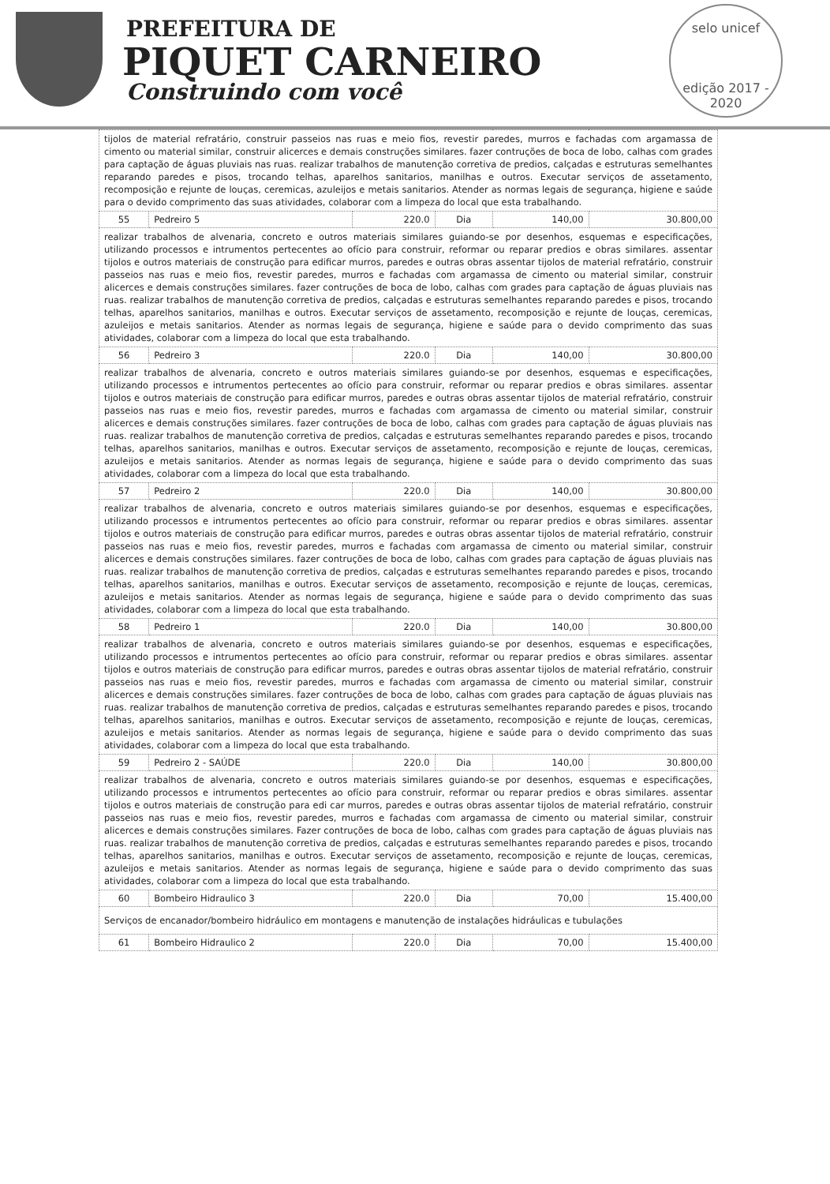PREFEITURA DE
PIQUET CARNEIRO
Construindo com você
selo unicef
edição 2017 - 2020
| tijolos de material refratário, construir passeios nas ruas e meio fios, revestir paredes, murros e fachadas com argamassa de cimento ou material similar, construir alicerces e demais construções similares. fazer contruções de boca de lobo, calhas com grades para captação de águas pluviais nas ruas. realizar trabalhos de manutenção corretiva de predios, calçadas e estruturas semelhantes reparando paredes e pisos, trocando telhas, aparelhos sanitarios, manilhas e outros. Executar serviços de assetamento, recomposição e rejunte de louças, ceremicas, azuleijos e metais sanitarios. Atender as normas legais de segurança, higiene e saúde para o devido comprimento das suas atividades, colaborar com a limpeza do local que esta trabalhando. | | | | | |
| 55 | Pedreiro 5 | 220.0 | Dia | 140,00 | 30.800,00 |
| realizar trabalhos de alvenaria, concreto e outros materiais similares guiando-se por desenhos, esquemas e especificações, utilizando processos e intrumentos pertecentes ao ofício para construir, reformar ou reparar predios e obras similares. assentar tijolos e outros materiais de construção para edificar murros, paredes e outras obras assentar tijolos de material refratário, construir passeios nas ruas e meio fios, revestir paredes, murros e fachadas com argamassa de cimento ou material similar, construir alicerces e demais construções similares. fazer contruções de boca de lobo, calhas com grades para captação de águas pluviais nas ruas. realizar trabalhos de manutenção corretiva de predios, calçadas e estruturas semelhantes reparando paredes e pisos, trocando telhas, aparelhos sanitarios, manilhas e outros. Executar serviços de assetamento, recomposição e rejunte de louças, ceremicas, azuleijos e metais sanitarios. Atender as normas legais de segurança, higiene e saúde para o devido comprimento das suas atividades, colaborar com a limpeza do local que esta trabalhando. | | | | | |
| 56 | Pedreiro 3 | 220.0 | Dia | 140,00 | 30.800,00 |
| realizar trabalhos de alvenaria, concreto e outros materiais similares guiando-se por desenhos, esquemas e especificações, utilizando processos e intrumentos pertecentes ao ofício para construir, reformar ou reparar predios e obras similares. assentar tijolos e outros materiais de construção para edificar murros, paredes e outras obras assentar tijolos de material refratário, construir passeios nas ruas e meio fios, revestir paredes, murros e fachadas com argamassa de cimento ou material similar, construir alicerces e demais construções similares. fazer contruções de boca de lobo, calhas com grades para captação de águas pluviais nas ruas. realizar trabalhos de manutenção corretiva de predios, calçadas e estruturas semelhantes reparando paredes e pisos, trocando telhas, aparelhos sanitarios, manilhas e outros. Executar serviços de assetamento, recomposição e rejunte de louças, ceremicas, azuleijos e metais sanitarios. Atender as normas legais de segurança, higiene e saúde para o devido comprimento das suas atividades, colaborar com a limpeza do local que esta trabalhando. | | | | | |
| 57 | Pedreiro 2 | 220.0 | Dia | 140,00 | 30.800,00 |
| realizar trabalhos de alvenaria, concreto e outros materiais similares guiando-se por desenhos, esquemas e especificações, utilizando processos e intrumentos pertecentes ao ofício para construir, reformar ou reparar predios e obras similares. assentar tijolos e outros materiais de construção para edificar murros, paredes e outras obras assentar tijolos de material refratário, construir passeios nas ruas e meio fios, revestir paredes, murros e fachadas com argamassa de cimento ou material similar, construir alicerces e demais construções similares. fazer contruções de boca de lobo, calhas com grades para captação de águas pluviais nas ruas. realizar trabalhos de manutenção corretiva de predios, calçadas e estruturas semelhantes reparando paredes e pisos, trocando telhas, aparelhos sanitarios, manilhas e outros. Executar serviços de assetamento, recomposição e rejunte de louças, ceremicas, azuleijos e metais sanitarios. Atender as normas legais de segurança, higiene e saúde para o devido comprimento das suas atividades, colaborar com a limpeza do local que esta trabalhando. | | | | | |
| 58 | Pedreiro 1 | 220.0 | Dia | 140,00 | 30.800,00 |
| realizar trabalhos de alvenaria, concreto e outros materiais similares guiando-se por desenhos, esquemas e especificações, utilizando processos e intrumentos pertecentes ao ofício para construir, reformar ou reparar predios e obras similares. assentar tijolos e outros materiais de construção para edificar murros, paredes e outras obras assentar tijolos de material refratário, construir passeios nas ruas e meio fios, revestir paredes, murros e fachadas com argamassa de cimento ou material similar, construir alicerces e demais construções similares. fazer contruções de boca de lobo, calhas com grades para captação de águas pluviais nas ruas. realizar trabalhos de manutenção corretiva de predios, calçadas e estruturas semelhantes reparando paredes e pisos, trocando telhas, aparelhos sanitarios, manilhas e outros. Executar serviços de assetamento, recomposição e rejunte de louças, ceremicas, azuleijos e metais sanitarios. Atender as normas legais de segurança, higiene e saúde para o devido comprimento das suas atividades, colaborar com a limpeza do local que esta trabalhando. | | | | | |
| 59 | Pedreiro 2 - SAÚDE | 220.0 | Dia | 140,00 | 30.800,00 |
| realizar trabalhos de alvenaria, concreto e outros materiais similares guiando-se por desenhos, esquemas e especificações, utilizando processos e intrumentos pertecentes ao ofício para construir, reformar ou reparar predios e obras similares. assentar tijolos e outros materiais de construção para edi car murros, paredes e outras obras assentar tijolos de material refratário, construir passeios nas ruas e meio fios, revestir paredes, murros e fachadas com argamassa de cimento ou material similar, construir alicerces e demais construções similares. Fazer contruções de boca de lobo, calhas com grades para captação de águas pluviais nas ruas. realizar trabalhos de manutenção corretiva de predios, calçadas e estruturas semelhantes reparando paredes e pisos, trocando telhas, aparelhos sanitarios, manilhas e outros. Executar serviços de assetamento, recomposição e rejunte de louças, ceremicas, azuleijos e metais sanitarios. Atender as normas legais de segurança, higiene e saúde para o devido comprimento das suas atividades, colaborar com a limpeza do local que esta trabalhando. | | | | | |
| 60 | Bombeiro Hidraulico 3 | 220.0 | Dia | 70,00 | 15.400,00 |
| Serviços de encanador/bombeiro hidráulico em montagens e manutenção de instalações hidráulicas e tubulações | | | | | |
| 61 | Bombeiro Hidraulico 2 | 220.0 | Dia | 70,00 | 15.400,00 |